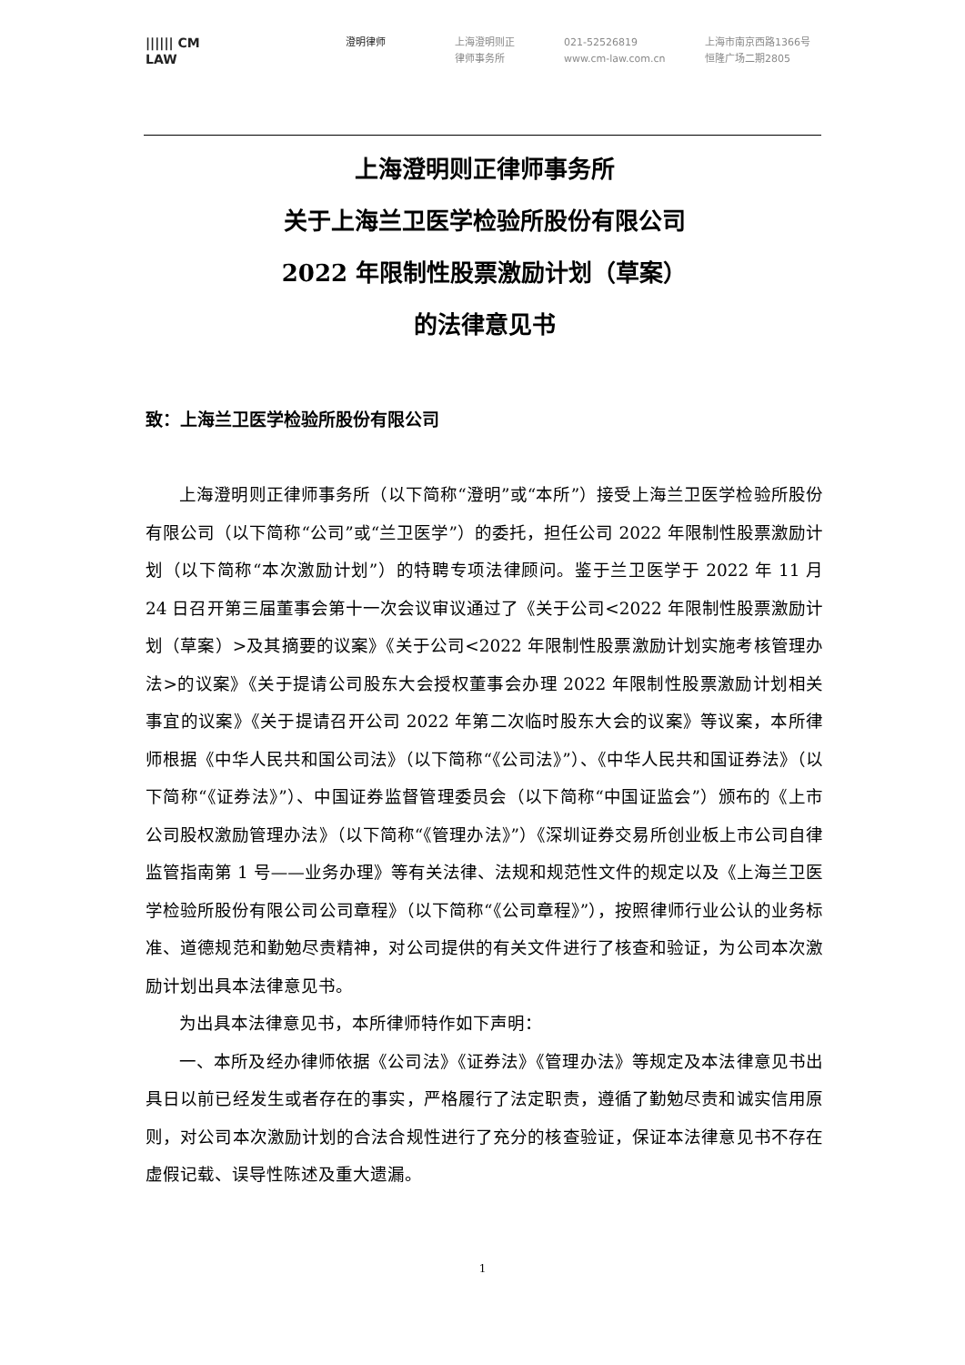|||||| CM
LAW
澄明律师 上海澄明则正
律师事务所
021-52526819
www.cm-law.com.cn
上海市南京西路1366号
恒隆广场二期2805
上海澄明则正律师事务所
关于上海兰卫医学检验所股份有限公司
2022 年限制性股票激励计划（草案）
的法律意见书
致：上海兰卫医学检验所股份有限公司
上海澄明则正律师事务所（以下简称“澄明”或“本所”）接受上海兰卫医学检验所股份有限公司（以下简称“公司”或“兰卫医学”）的委托，担任公司 2022 年限制性股票激励计划（以下简称“本次激励计划”）的特聘专项法律顾问。鉴于兰卫医学于 2022 年 11 月 24 日召开第三届董事会第十一次会议审议通过了《关于公司<2022 年限制性股票激励计划（草案）>及其摘要的议案》《关于公司<2022 年限制性股票激励计划实施考核管理办法>的议案》《关于提请公司股东大会授权董事会办理 2022 年限制性股票激励计划相关事宜的议案》《关于提请召开公司 2022 年第二次临时股东大会的议案》等议案，本所律师根据《中华人民共和国公司法》（以下简称“《公司法》”）、《中华人民共和国证券法》（以下简称“《证券法》”）、中国证券监督管理委员会（以下简称“中国证监会”）颁布的《上市公司股权激励管理办法》（以下简称“《管理办法》”）《深圳证券交易所创业板上市公司自律监管指南第 1 号——业务办理》等有关法律、法规和规范性文件的规定以及《上海兰卫医学检验所股份有限公司公司章程》（以下简称“《公司章程》”），按照律师行业公认的业务标准、道德规范和勤勉尽责精神，对公司提供的有关文件进行了核查和验证，为公司本次激励计划出具本法律意见书。
为出具本法律意见书，本所律师特作如下声明：
一、本所及经办律师依据《公司法》《证券法》《管理办法》等规定及本法律意见书出具日以前已经发生或者存在的事实，严格履行了法定职责，遵循了勤勉尽责和诚实信用原则，对公司本次激励计划的合法合规性进行了充分的核查验证，保证本法律意见书不存在虚假记载、误导性陈述及重大遗漏。
1